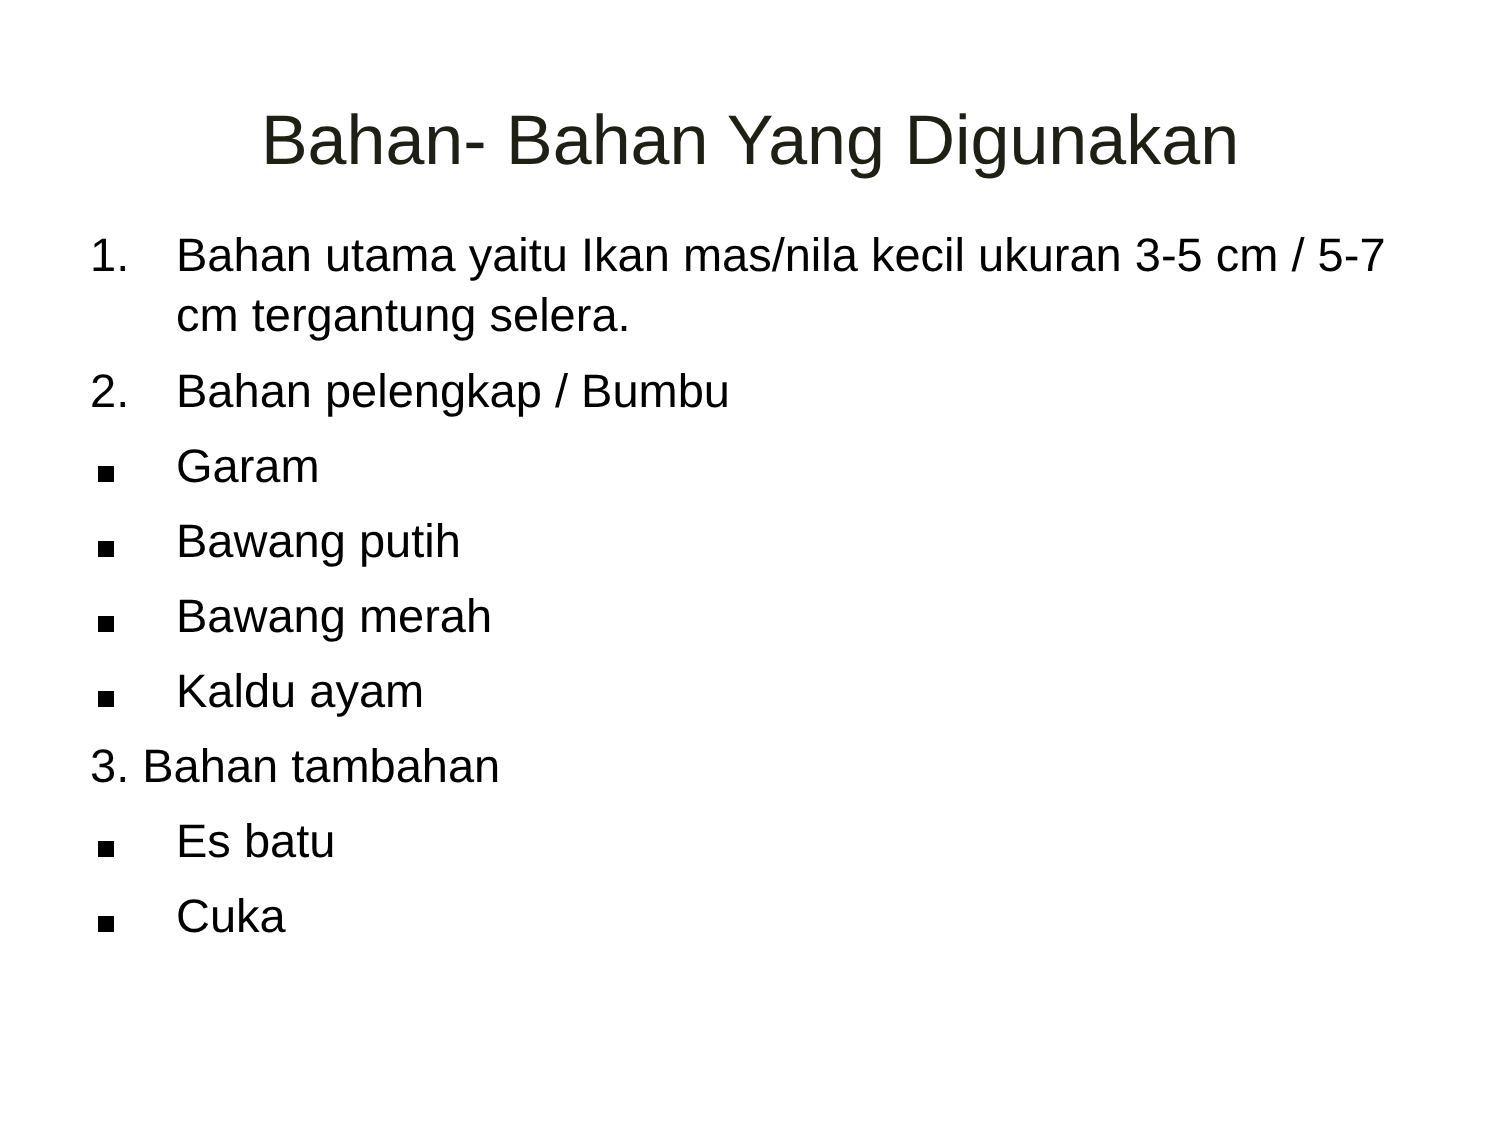Bahan- Bahan Yang Digunakan
1. Bahan utama yaitu Ikan mas/nila kecil ukuran 3-5 cm / 5-7 cm tergantung selera.
2. Bahan pelengkap / Bumbu
Garam
Bawang putih
Bawang merah
Kaldu ayam
3. Bahan tambahan
Es batu
Cuka